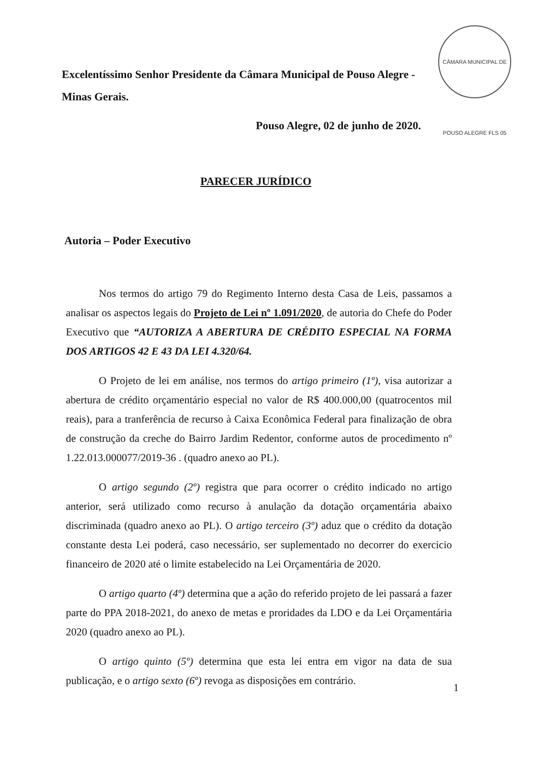Excelentíssimo Senhor Presidente da Câmara Municipal de Pouso Alegre - Minas Gerais.
CÂMARA MUNICIPAL DE POUSO ALEGRE FLS 05
Pouso Alegre, 02 de junho de 2020.
PARECER JURÍDICO
Autoria – Poder Executivo
Nos termos do artigo 79 do Regimento Interno desta Casa de Leis, passamos a analisar os aspectos legais do Projeto de Lei nº 1.091/2020, de autoria do Chefe do Poder Executivo que “AUTORIZA A ABERTURA DE CRÉDITO ESPECIAL NA FORMA DOS ARTIGOS 42 E 43 DA LEI 4.320/64.
O Projeto de lei em análise, nos termos do artigo primeiro (1º), visa autorizar a abertura de crédito orçamentário especial no valor de R$ 400.000,00 (quatrocentos mil reais), para a tranferência de recurso à Caixa Econômica Federal para finalização de obra de construção da creche do Bairro Jardim Redentor, conforme autos de procedimento nº 1.22.013.000077/2019-36 . (quadro anexo ao PL).
O artigo segundo (2º) registra que para ocorrer o crédito indicado no artigo anterior, será utilizado como recurso à anulação da dotação orçamentária abaixo discriminada (quadro anexo ao PL). O artigo terceiro (3º) aduz que o crédito da dotação constante desta Lei poderá, caso necessário, ser suplementado no decorrer do exercicio financeiro de 2020 até o limite estabelecido na Lei Orçamentária de 2020.
O artigo quarto (4º) determina que a ação do referido projeto de lei passará a fazer parte do PPA 2018-2021, do anexo de metas e proridades da LDO e da Lei Orçamentária 2020 (quadro anexo ao PL).
O artigo quinto (5º) determina que esta lei entra em vigor na data de sua publicação, e o artigo sexto (6º) revoga as disposições em contrário.
1